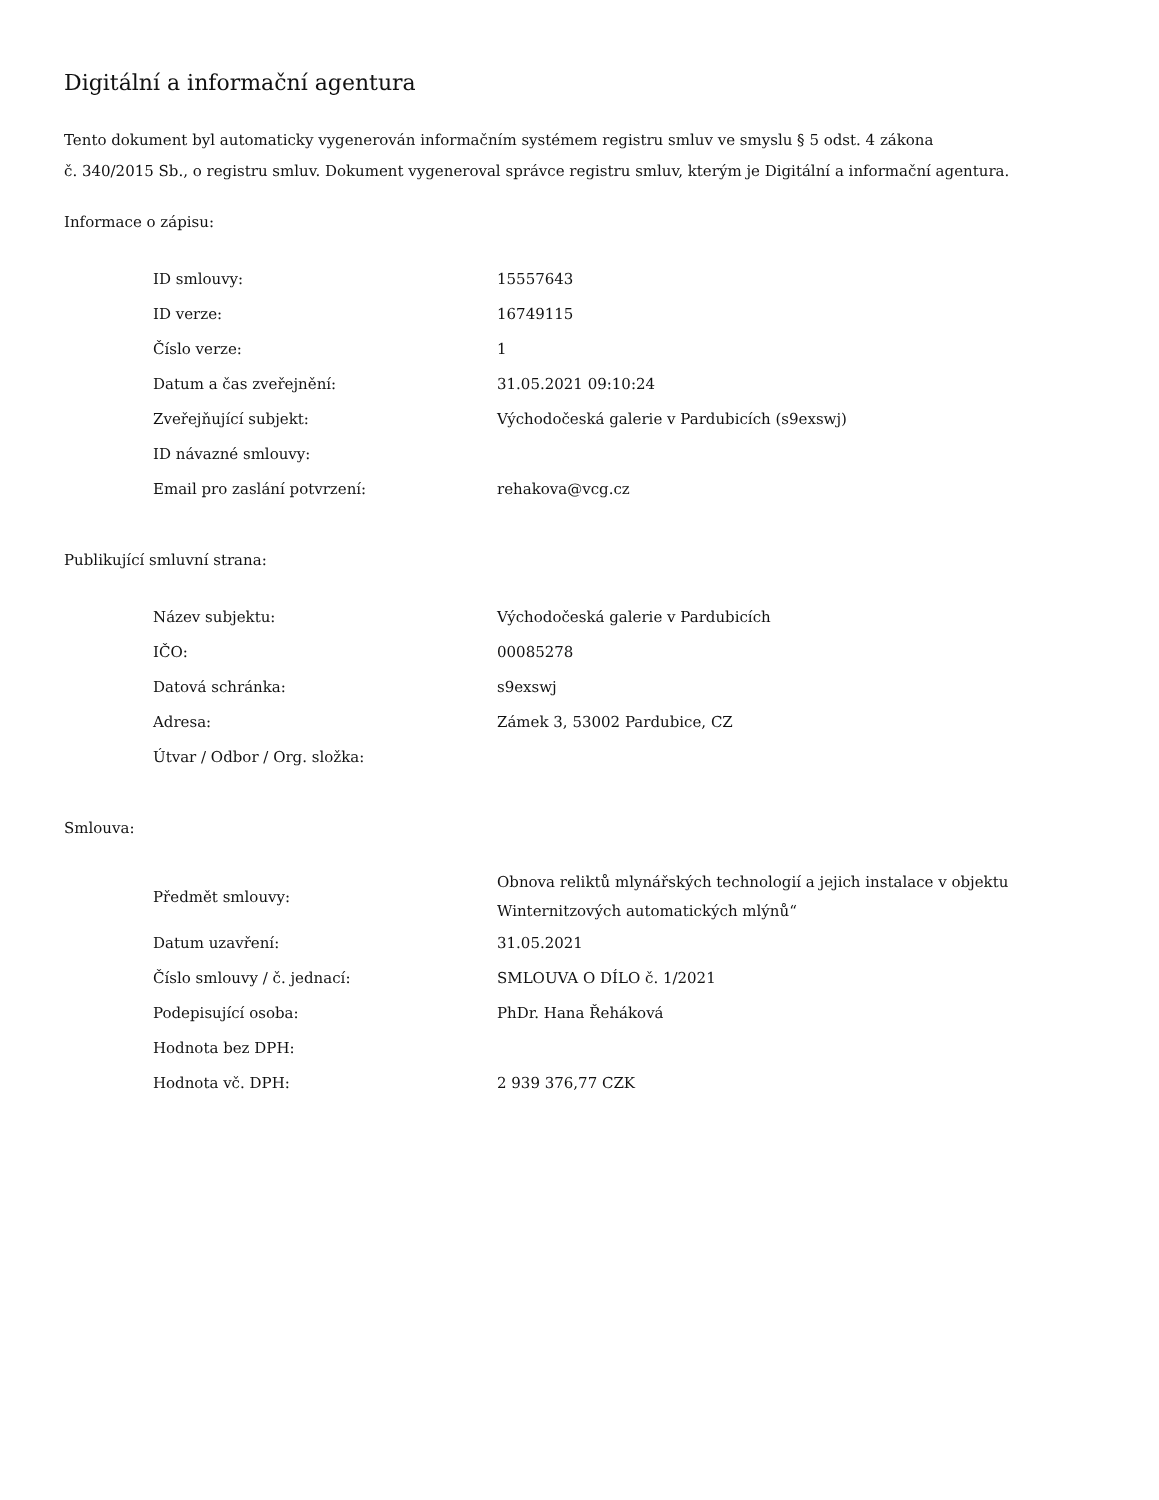Digitální a informační agentura
Tento dokument byl automaticky vygenerován informačním systémem registru smluv ve smyslu § 5 odst. 4 zákona
č. 340/2015 Sb., o registru smluv. Dokument vygeneroval správce registru smluv, kterým je Digitální a informační agentura.
Informace o zápisu:
| ID smlouvy: | 15557643 |
| ID verze: | 16749115 |
| Číslo verze: | 1 |
| Datum a čas zveřejnění: | 31.05.2021 09:10:24 |
| Zveřejňující subjekt: | Východočeská galerie v Pardubicích (s9exswj) |
| ID návazné smlouvy: | |
| Email pro zaslání potvrzení: | rehakova@vcg.cz |
Publikující smluvní strana:
| Název subjektu: | Východočeská galerie v Pardubicích |
| IČO: | 00085278 |
| Datová schránka: | s9exswj |
| Adresa: | Zámek 3, 53002 Pardubice, CZ |
| Útvar / Odbor / Org. složka: | |
Smlouva:
| Předmět smlouvy: | Obnova reliktů mlynářských technologií a jejich instalace v objektu Winternitzových automatických mlýnů“ |
| Datum uzavření: | 31.05.2021 |
| Číslo smlouvy / č. jednací: | SMLOUVA O DÍLO č. 1/2021 |
| Podepisující osoba: | PhDr. Hana Řeháková |
| Hodnota bez DPH: | |
| Hodnota vč. DPH: | 2 939 376,77 CZK |